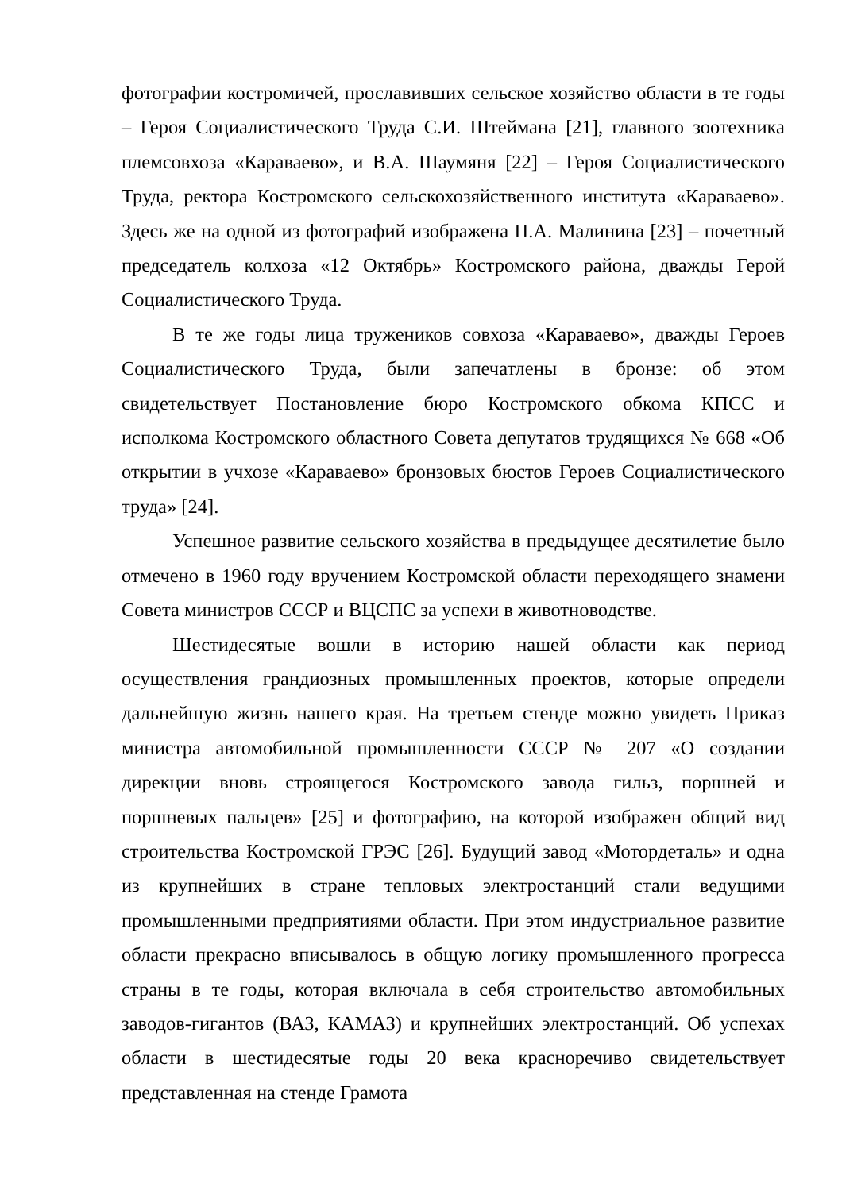фотографии костромичей, прославивших сельское хозяйство области в те годы – Героя Социалистического Труда С.И. Штеймана [21], главного зоотехника племсовхоза «Караваево», и В.А. Шаумяня [22] – Героя Социалистического Труда, ректора Костромского сельскохозяйственного института «Караваево». Здесь же на одной из фотографий изображена П.А. Малинина [23] – почетный председатель колхоза «12 Октябрь» Костромского района, дважды Герой Социалистического Труда.
В те же годы лица тружеников совхоза «Караваево», дважды Героев Социалистического Труда, были запечатлены в бронзе: об этом свидетельствует Постановление бюро Костромского обкома КПСС и исполкома Костромского областного Совета депутатов трудящихся № 668 «Об открытии в учхозе «Караваево» бронзовых бюстов Героев Социалистического труда» [24].
Успешное развитие сельского хозяйства в предыдущее десятилетие было отмечено в 1960 году вручением Костромской области переходящего знамени Совета министров СССР и ВЦСПС за успехи в животноводстве.
Шестидесятые вошли в историю нашей области как период осуществления грандиозных промышленных проектов, которые определи дальнейшую жизнь нашего края. На третьем стенде можно увидеть Приказ министра автомобильной промышленности СССР № 207 «О создании дирекции вновь строящегося Костромского завода гильз, поршней и поршневых пальцев» [25] и фотографию, на которой изображен общий вид строительства Костромской ГРЭС [26]. Будущий завод «Мотордеталь» и одна из крупнейших в стране тепловых электростанций стали ведущими промышленными предприятиями области. При этом индустриальное развитие области прекрасно вписывалось в общую логику промышленного прогресса страны в те годы, которая включала в себя строительство автомобильных заводов-гигантов (ВАЗ, КАМАЗ) и крупнейших электростанций. Об успехах области в шестидесятые годы 20 века красноречиво свидетельствует представленная на стенде Грамота